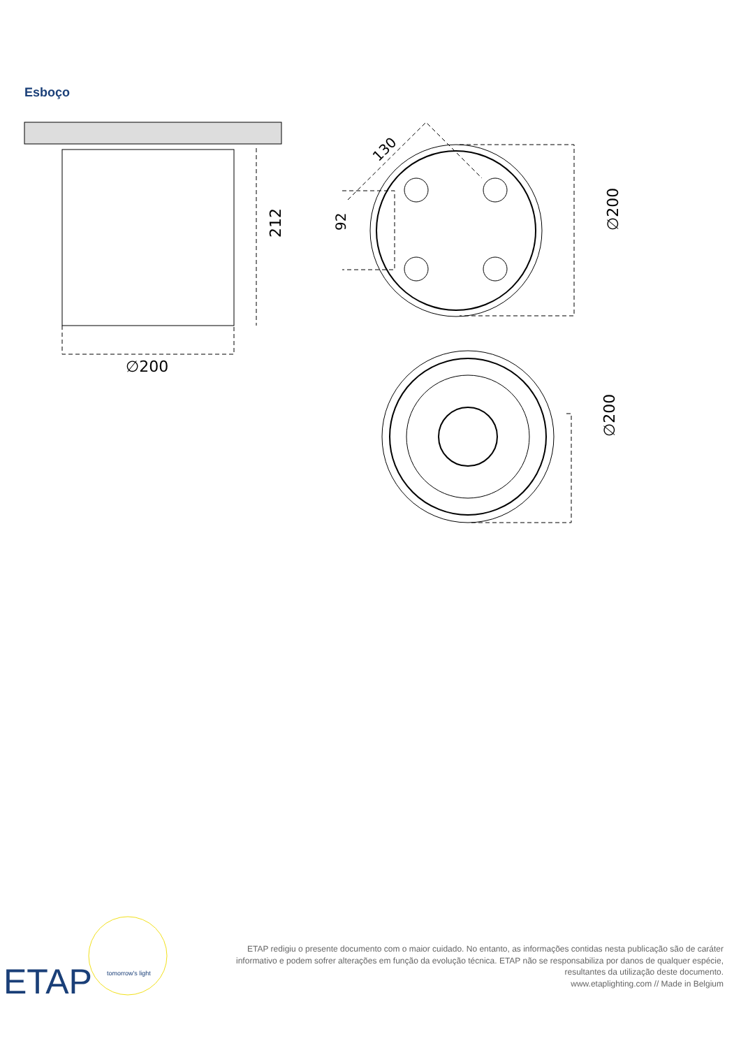Esboço
∅200
212
92
130
∅200
∅200
ETAP
tomorrow's light
ETAP redigiu o presente documento com o maior cuidado. No entanto, as informações contidas nesta publicação são de caráter informativo e podem sofrer alterações em função da evolução técnica. ETAP não se responsabiliza por danos de qualquer espécie, resultantes da utilização deste documento.
www.etaplighting.com // Made in Belgium